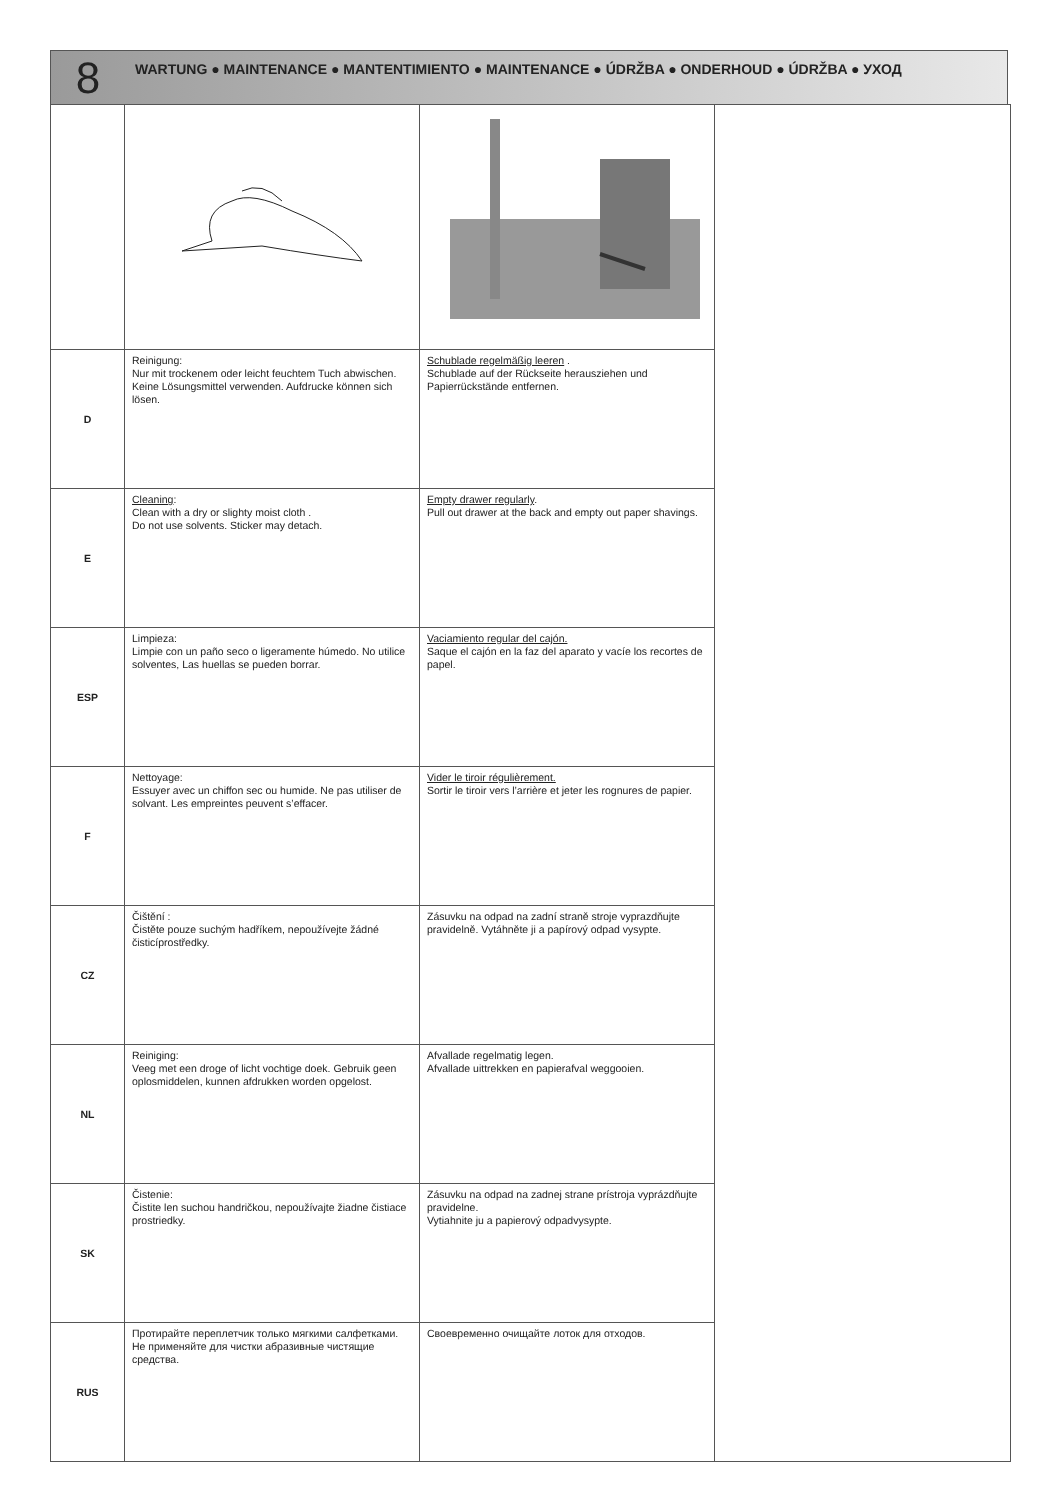8
WARTUNG ● MAINTENANCE ● MANTENTIMIENTO ● MAINTENANCE ● ÚDRŽBA ● ONDERHOUD ● ÚDRŽBA ● УХОД
| D | Reinigung: Nur mit trockenem oder leicht feuchtem Tuch abwischen. Keine Lösungsmittel verwenden. Aufdrucke können sich lösen. | Schublade regelmäßig leeren . Schublade auf der Rückseite herausziehen und Papierrückstände entfernen. | |
| E | Cleaning : Clean with a dry or slighty moist cloth . Do not use solvents. Sticker may detach. | Empty drawer regularly . Pull out drawer at the back and empty out paper shavings. | |
| ESP | Limpieza: Limpie con un paño seco o ligeramente húmedo. No utilice solventes, Las huellas se pueden borrar. | Vaciamiento regular del cajón. Saque el cajón en la faz del aparato y vacíe los recortes de papel. | |
| F | Nettoyage: Essuyer avec un chiffon sec ou humide. Ne pas utiliser de solvant. Les empreintes peuvent s’effacer. | Vider le tiroir régulièrement. Sortir le tiroir vers l’arrière et jeter les rognures de papier. | |
| CZ | Čištění : Čistěte pouze suchým hadříkem, nepoužívejte žádné čisticíprostředky. | Zásuvku na odpad na zadní straně stroje vyprazdňujte pravidelně. Vytáhněte ji a papírový odpad vysypte. | |
| NL | Reiniging: Veeg met een droge of licht vochtige doek. Gebruik geen oplosmiddelen, kunnen afdrukken worden opgelost. | Afvallade regelmatig legen. Afvallade uittrekken en papierafval weggooien. | |
| SK | Čistenie: Čistite len suchou handričkou, nepoužívajte žiadne čistiace prostriedky. | Zásuvku na odpad na zadnej strane prístroja vyprázdňujte pravidelne. Vytiahnite ju a papierový odpadvysypte. | |
| RUS | Протирайте переплетчик только мягкими салфетками. Не применяйте для чистки абразивные чистящие средства. | Своевременно очищайте лоток для отходов. | |